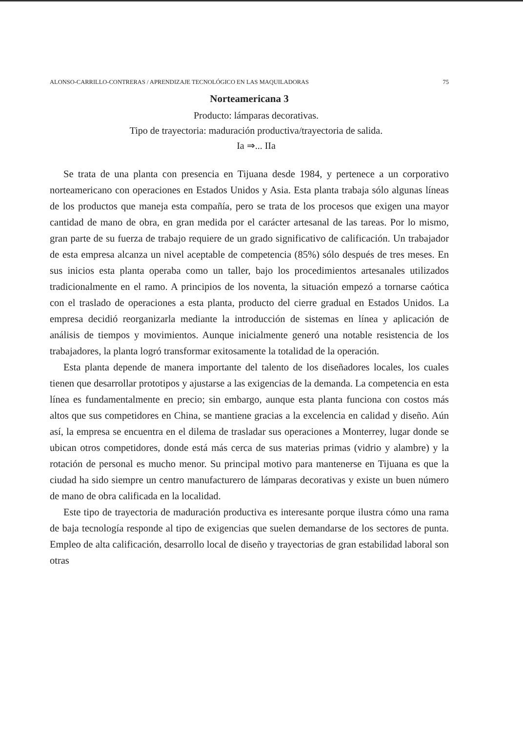ALONSO-CARRILLO-CONTRERAS / APRENDIZAJE TECNOLÓGICO EN LAS MAQUILADORAS 75
Norteamericana 3
Producto: lámparas decorativas.
Tipo de trayectoria: maduración productiva/trayectoria de salida.
Ia ⇒... IIa
Se trata de una planta con presencia en Tijuana desde 1984, y pertenece a un corporativo norteamericano con operaciones en Estados Unidos y Asia. Esta planta trabaja sólo algunas líneas de los productos que maneja esta compañía, pero se trata de los procesos que exigen una mayor cantidad de mano de obra, en gran medida por el carácter artesanal de las tareas. Por lo mismo, gran parte de su fuerza de trabajo requiere de un grado significativo de calificación. Un trabajador de esta empresa alcanza un nivel aceptable de competencia (85%) sólo después de tres meses. En sus inicios esta planta operaba como un taller, bajo los procedimientos artesanales utilizados tradicionalmente en el ramo. A principios de los noventa, la situación empezó a tornarse caótica con el traslado de operaciones a esta planta, producto del cierre gradual en Estados Unidos. La empresa decidió reorganizarla mediante la introducción de sistemas en línea y aplicación de análisis de tiempos y movimientos. Aunque inicialmente generó una notable resistencia de los trabajadores, la planta logró transformar exitosamente la totalidad de la operación.
Esta planta depende de manera importante del talento de los diseñadores locales, los cuales tienen que desarrollar prototipos y ajustarse a las exigencias de la demanda. La competencia en esta línea es fundamentalmente en precio; sin embargo, aunque esta planta funciona con costos más altos que sus competidores en China, se mantiene gracias a la excelencia en calidad y diseño. Aún así, la empresa se encuentra en el dilema de trasladar sus operaciones a Monterrey, lugar donde se ubican otros competidores, donde está más cerca de sus materias primas (vidrio y alambre) y la rotación de personal es mucho menor. Su principal motivo para mantenerse en Tijuana es que la ciudad ha sido siempre un centro manufacturero de lámparas decorativas y existe un buen número de mano de obra calificada en la localidad.
Este tipo de trayectoria de maduración productiva es interesante porque ilustra cómo una rama de baja tecnología responde al tipo de exigencias que suelen demandarse de los sectores de punta. Empleo de alta calificación, desarrollo local de diseño y trayectorias de gran estabilidad laboral son otras